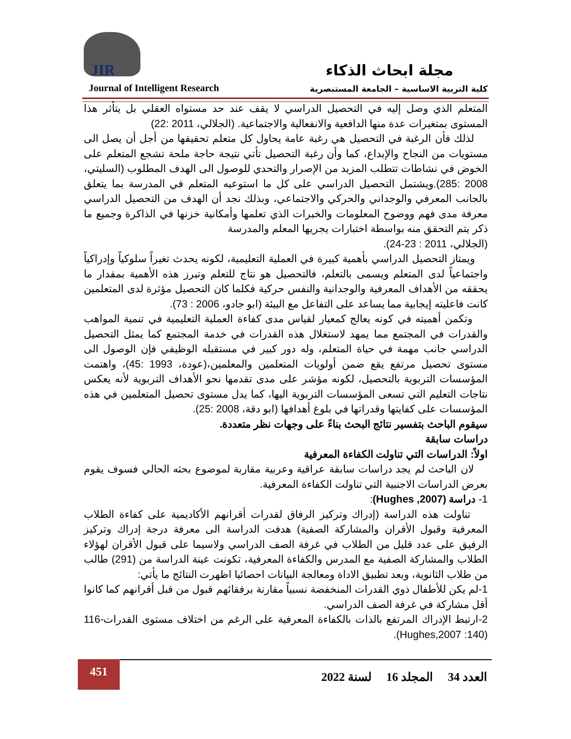JIR مجلة ابحاث الذكاء
كلية التربية الاساسية – الجامعة المستنصرية
Journal of Intelligent Research
المتعلم الذي وصل إليه في التحصيل الدراسي لا يقف عند حد مستواه العقلي بل يتأثر هذا المستوى بمتغيرات عدة منها الدافعية والانفعالية والاجتماعية. (الجلالي، 2011 :22)
لذلك فأن الرغبة في التحصيل هي رغبة عامة يحاول كل متعلم تحقيقها من أجل أن يصل الى مستويات من النجاح والإبداع، كما وأن رغبة التحصيل تأتي نتيجة حاجة ملحة تشجع المتعلم على الخوض في نشاطات تتطلب المزيد من الإصرار والتحدي للوصول الى الهدف المطلوب (السليتي، 2008 :285).ويشتمل التحصيل الدراسي على كل ما استوعبه المتعلم في المدرسة بما يتعلق بالجانب المعرفي والوجداني والحركي والاجتماعي، وبذلك نجد أن الهدف من التحصيل الدراسي معرفة مدى فهم ووضوح المعلومات والخبرات الذي تعلمها وأمكانية خزنها في الذاكرة وجميع ما ذكر يتم التحقق منه بواسطة اختبارات يجريها المعلم والمدرسة
(الجلالي، 2011 : 23-24).
ويمتاز التحصيل الدراسي بأهمية كبيرة في العملية التعليمية، لكونه يحدث تغيراً سلوكياً وإدراكياً واجتماعياً لدى المتعلم ويسمى بالتعلم، فالتحصيل هو نتاج للتعلم وتبرز هذه الأهمية بمقدار ما يحققه من الأهداف المعرفية والوجدانية والنفس حركية فكلما كان التحصيل مؤثرة لدى المتعلمين كانت فاعليته إيجابية مما يساعد على التفاعل مع البيئة (ابو جادو، 2006 : 73).
وتكمن أهميته في كونه يعالج كمعيار لقياس مدى كفاءة العملية التعليمية في تنمية المواهب والقدرات في المجتمع مما يمهد لاستغلال هذه القدرات في خدمة المجتمع كما يمثل التحصيل الدراسي جانب مهمة في حياة المتعلم، وله دور كبير في مستقبله الوظيفي فإن الوصول الى مستوى تحصيل مرتفع يقع ضمن أولويات المتعلمين والمعلمين،(عودة، 1993 :45)، واهتمت المؤسسات التربوية بالتحصيل، لكونه مؤشر على مدى تقدمها نحو الأهداف التربوية لأنه يعكس نتاجات التعليم التي تسعى المؤسسات التربوية اليها، كما يدل مستوى تحصيل المتعلمين في هذه المؤسسات على كفايتها وقدراتها في بلوغ أهدافها (ابو دقة، 2008 :25).
سيقوم الباحث بتفسير نتائج البحث بناءً على وجهات نظر متعددة.
دراسات سابقة
اولاً: الدراسات التي تناولت الكفاءة المعرفية
لان الباحث لم يجد دراسات سابقة عراقية وعربية مقاربة لموضوع بحثه الحالي فسوف يقوم بعرض الدراسات الاجنبية التي تناولت الكفاءة المعرفية.
1- دراسة (Hughes ,2007):
تناولت هذه الدراسة (إدراك وتركيز الرفاق لقدرات أقرانهم الأكاديمية على كفاءة الطلاب المعرفية وقبول الأقران والمشاركة الصفية) هدفت الدراسة الى معرفة درجة إدراك وتركيز الرفيق على عدد قليل من الطلاب في غرفة الصف الدراسي ولاسيما على قبول الأقران لهؤلاء الطلاب والمشاركة الصفية مع المدرس والكفاءة المعرفية، تكونت عينة الدراسة من (291) طالب من طلاب الثانوية، وبعد تطبيق الاداة ومعالجة البيانات احصائيا اظهرت النتائج ما يأتي:
1-لم يكن للأطفال ذوي القدرات المنخفضة نسبياً مقارنة برفقائهم قبول من قبل أقرانهم كما كانوا أقل مشاركة في غرفة الصف الدراسي.
2-ارتبط الإدراك المرتفع بالذات بالكفاءة المعرفية على الرغم من اختلاف مستوى القدرات-116 (Hughes,2007 :140).
451
العدد 34 المجلد 16 لسنة 2022